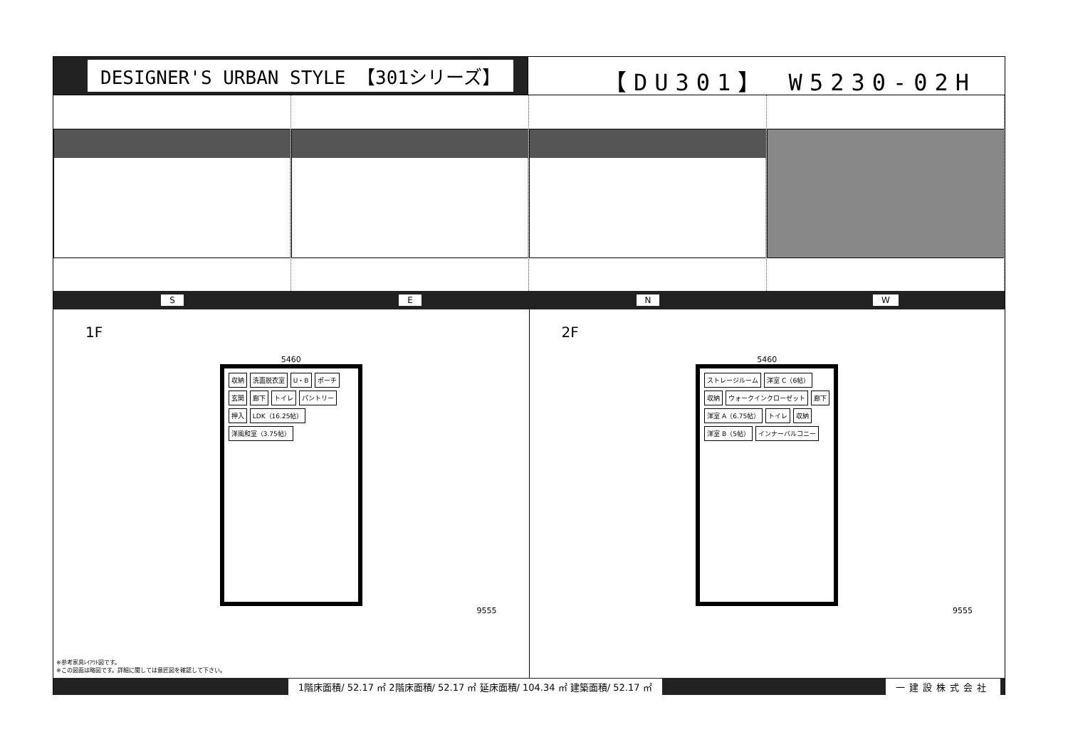DESIGNER'S URBAN STYLE 【301シリーズ】
【DU301】 W5230-02H
S E N W
1F
5460
収納 洗面脱衣室 U・B ポーチ 玄関 廊下 トイレ パントリー 押入 LDK（16.25帖） 洋風和室（3.75帖）
9555
※参考家具ﾚｲｱｳﾄ図です。
※この図面は略図です。詳細に関しては意匠図を確認して下さい。
2F
5460
ストレージルーム 洋室 C（6帖） 収納 ウォークインクローゼット 廊下 洋室 A（6.75帖） トイレ 収納 洋室 B（5帖） インナーバルコニー
9555
1階床面積/ 52.17 ㎡ 2階床面積/ 52.17 ㎡ 延床面積/ 104.34 ㎡ 建築面積/ 52.17 ㎡ 一建設株式会社